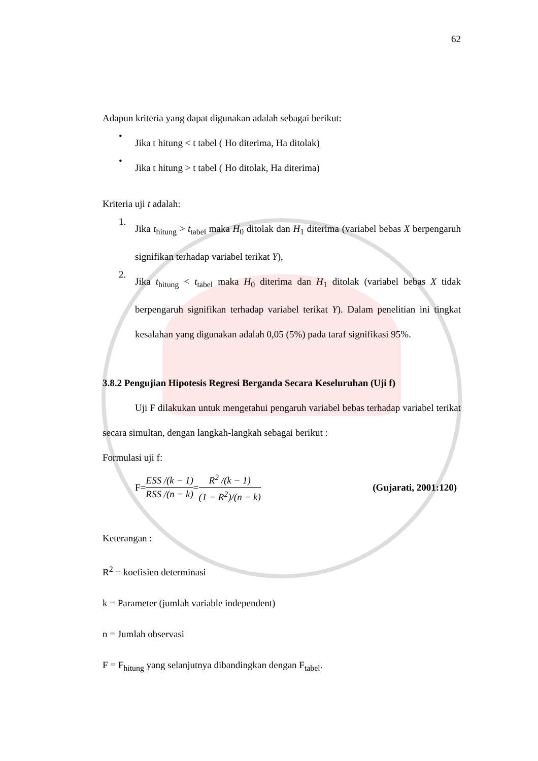62
Adapun kriteria yang dapat digunakan adalah sebagai berikut:
•
Jika t hitung < t tabel ( Ho diterima, Ha ditolak)
•
Jika t hitung > t tabel ( Ho ditolak, Ha diterima)
Kriteria uji t adalah:
1.
Jika t<sub>hitung</sub> > t<sub>tabel</sub> maka H<sub>0</sub> ditolak dan H<sub>1</sub> diterima (variabel bebas X berpengaruh signifikan terhadap variabel terikat Y),
2.
Jika t<sub>hitung</sub> < t<sub>tabel</sub> maka H<sub>0</sub> diterima dan H<sub>1</sub> ditolak (variabel bebas X tidak berpengaruh signifikan terhadap variabel terikat Y). Dalam penelitian ini tingkat kesalahan yang digunakan adalah 0,05 (5%) pada taraf signifikasi 95%.
3.8.2 Pengujian Hipotesis Regresi Berganda Secara Keseluruhan (Uji f)
Uji F dilakukan untuk mengetahui pengaruh variabel bebas terhadap variabel terikat secara simultan, dengan langkah-langkah sebagai berikut :
Formulasi uji f:
F= ESS /(k − 1) RSS /(n − k) = R<sup>2</sup> /(k − 1) (1 − R<sup>2</sup>)/(n − k) (Gujarati, 2001:120)
Keterangan :
R<sup>2</sup> = koefisien determinasi
k = Parameter (jumlah variable independent)
n = Jumlah observasi
F = F<sub>hitung</sub> yang selanjutnya dibandingkan dengan F<sub>tabel</sub>.